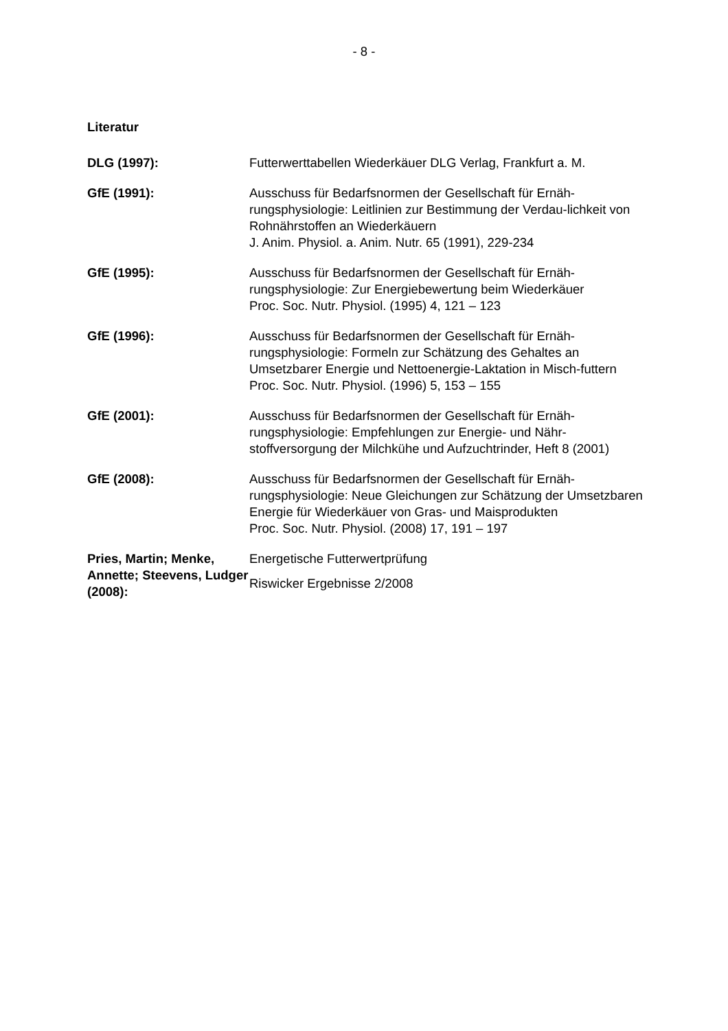- 8 -
Literatur
DLG (1997): Futterwerttabellen Wiederkäuer DLG Verlag, Frankfurt a. M.
GfE (1991): Ausschuss für Bedarfsnormen der Gesellschaft für Ernäh-rungsphysiologie: Leitlinien zur Bestimmung der Verdau-lichkeit von Rohnährstoffen an Wiederkäuern
J. Anim. Physiol. a. Anim. Nutr. 65 (1991), 229-234
GfE (1995): Ausschuss für Bedarfsnormen der Gesellschaft für Ernäh-rungsphysiologie: Zur Energiebewertung beim Wiederkäuer
Proc. Soc. Nutr. Physiol. (1995) 4, 121 – 123
GfE (1996): Ausschuss für Bedarfsnormen der Gesellschaft für Ernäh-rungsphysiologie: Formeln zur Schätzung des Gehaltes an Umsetzbarer Energie und Nettoenergie-Laktation in Misch-futtern
Proc. Soc. Nutr. Physiol. (1996) 5, 153 – 155
GfE (2001): Ausschuss für Bedarfsnormen der Gesellschaft für Ernäh-rungsphysiologie: Empfehlungen zur Energie- und Nähr-stoffversorgung der Milchkühe und Aufzuchtrinder, Heft 8 (2001)
GfE (2008): Ausschuss für Bedarfsnormen der Gesellschaft für Ernäh-rungsphysiologie: Neue Gleichungen zur Schätzung der Umsetzbaren Energie für Wiederkäuer von Gras- und Maisprodukten
Proc. Soc. Nutr. Physiol. (2008) 17, 191 – 197
Pries, Martin; Menke, Annette; Steevens, Ludger (2008):
Energetische Futterwertprüfung
Riswicker Ergebnisse 2/2008